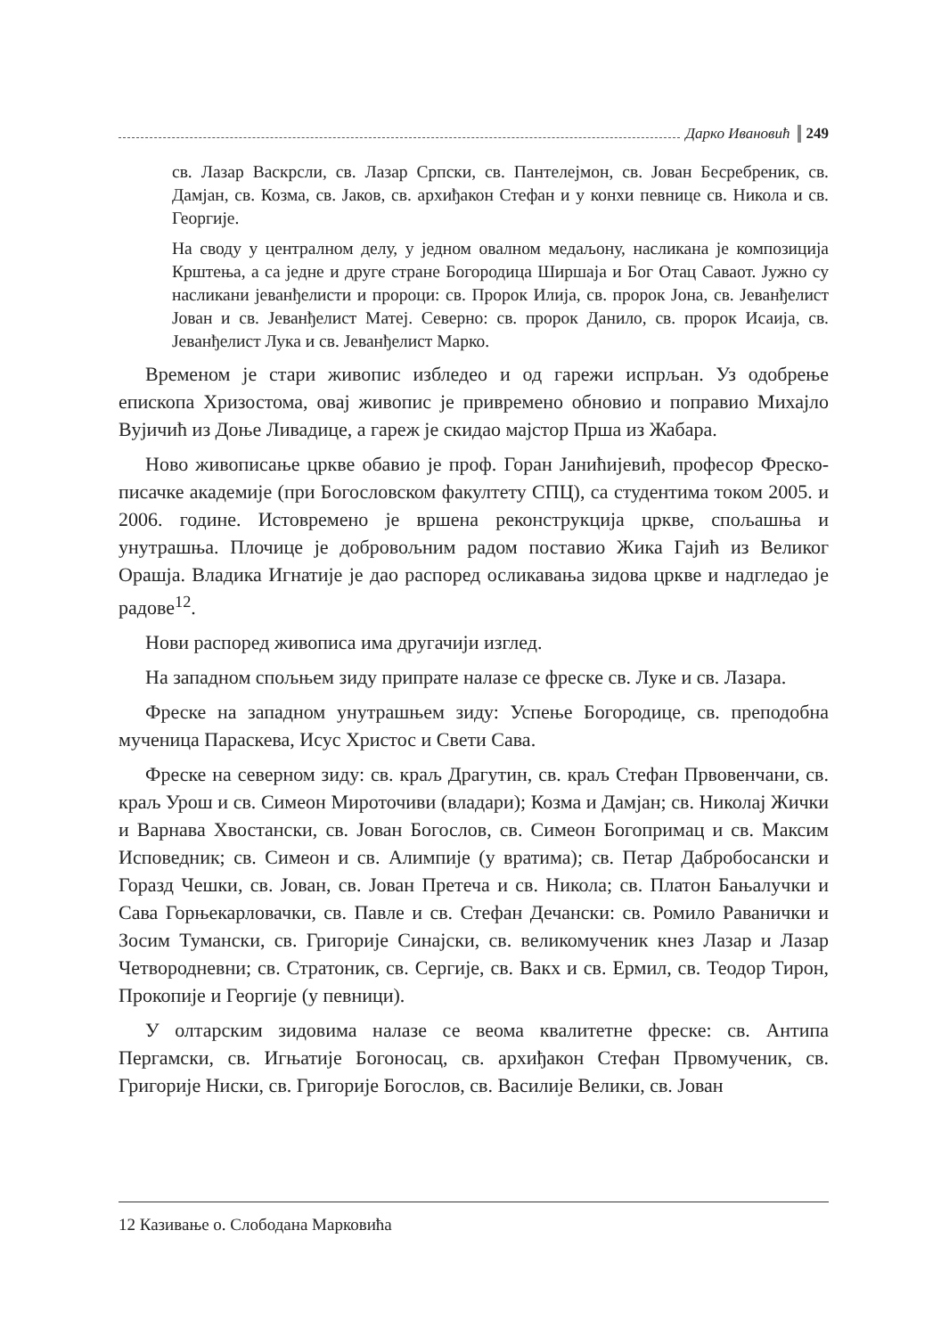Дарко Ивановић 249
св. Лазар Васкрсли, св. Лазар Српски, св. Пантелејмон, св. Јован Бесребреник, св. Дамјан, св. Козма, св. Јаков, св. архиђакон Стефан и у конхи певнице св. Никола и св. Георгије.
На своду у централном делу, у једном овалном медаљону, насликана је композиција Крштења, а са једне и друге стране Богородица Ширшаја и Бог Отац Саваот. Јужно су насликани јеванђелисти и пророци: св. Пророк Илија, св. пророк Јона, св. Јеванђелист Јован и св. Јеванђелист Матеј. Северно: св. пророк Данило, св. пророк Исаија, св. Јеванђелист Лука и св. Јеванђелист Марко.
Временом је стари живопис избледео и од гарежи испрљан. Уз одобрење епископа Хризостома, овај живопис је привремено обновио и поправио Михајло Вујичић из Доње Ливадице, а гареж је скидао мајстор Прша из Жабара.
Ново живописање цркве обавио је проф. Горан Јанићијевић, професор Фреско-писачке академије (при Богословском факултету СПЦ), са студентима током 2005. и 2006. године. Истовремено је вршена реконструкција цркве, спољашња и унутрашња. Плочице је добровољним радом поставио Жика Гајић из Великог Орашја. Владика Игнатије је дао распоред осликавања зидова цркве и надгледао је радове<sup>12</sup>.
Нови распоред живописа има другачији изглед.
На западном спољњем зиду припрате налазе се фреске св. Луке и св. Лазара.
Фреске на западном унутрашњем зиду: Успење Богородице, св. преподобна мученица Параскева, Исус Христос и Свети Сава.
Фреске на северном зиду: св. краљ Драгутин, св. краљ Стефан Првовенчани, св. краљ Урош и св. Симеон Мироточиви (владари); Козма и Дамјан; св. Николај Жички и Варнава Хвостански, св. Јован Богослов, св. Симеон Богопримац и св. Максим Исповедник; св. Симеон и св. Алимпије (у вратима); св. Петар Дабробосански и Горазд Чешки, св. Јован, св. Јован Претеча и св. Никола; св. Платон Бањалучки и Сава Горњекарловачки, св. Павле и св. Стефан Дечански: св. Ромило Раванички и Зосим Тумански, св. Григорије Синајски, св. великомученик кнез Лазар и Лазар Четвородневни; св. Стратоник, св. Сергије, св. Вакх и св. Ермил, св. Теодор Тирон, Прокопије и Георгије (у певници).
У олтарским зидовима налазе се веома квалитетне фреске: св. Антипа Пергамски, св. Игњатије Богоносац, св. архиђакон Стефан Првомученик, св. Григорије Ниски, св. Григорије Богослов, св. Василије Велики, св. Јован
12 Казивање о. Слободана Марковића